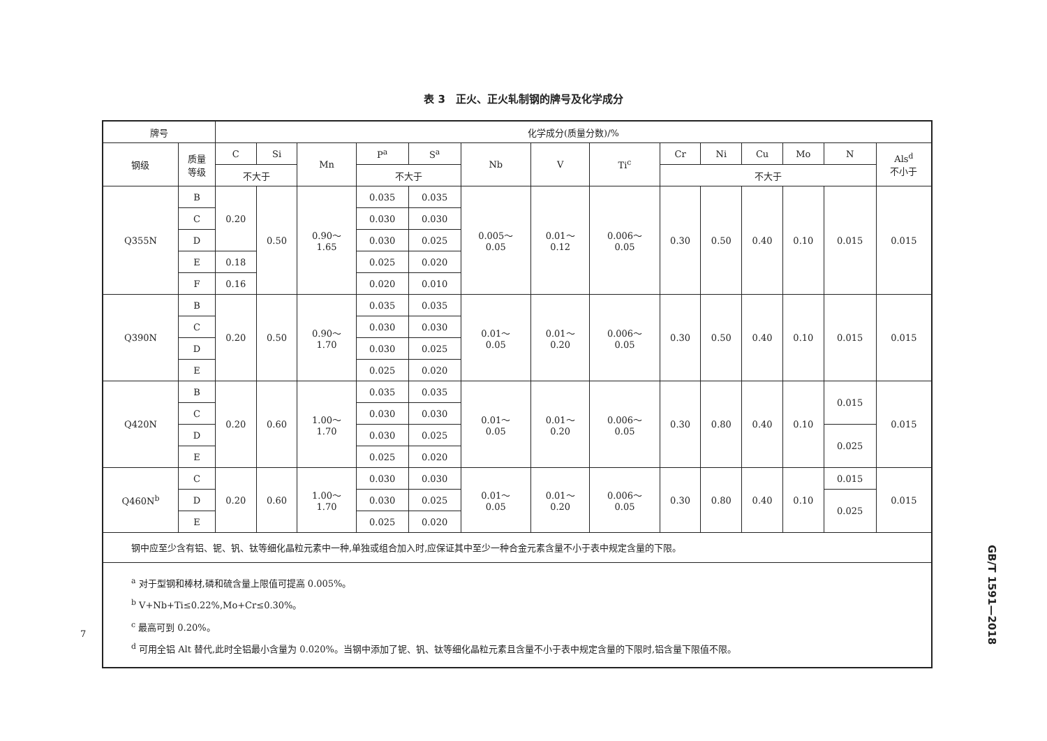表 3　正火、正火轧制钢的牌号及化学成分
| 牌号 | | 化学成分(质量分数)/% | | | | | | | | | | | | | |
| --- | --- | --- | --- | --- | --- | --- | --- | --- | --- | --- | --- | --- | --- | --- | --- |
| 钢级 | 质量 等级 | C | Si | Mn | P<sup>a</sup> | S<sup>a</sup> | Nb | V | Ti<sup>c</sup> | Cr | Ni | Cu | Mo | N | Als<sup>d</sup> 不小于 |
| | | 不大于 | | | 不大于 | | | | | 不大于 | | | | | |
| Q355N | B | 0.20 | 0.50 | 0.90～ 1.65 | 0.035 | 0.035 | 0.005～ 0.05 | 0.01～ 0.12 | 0.006～ 0.05 | 0.30 | 0.50 | 0.40 | 0.10 | 0.015 | 0.015 |
| | C | | | | 0.030 | 0.030 | | | | | | | | | |
| | D | | | | 0.030 | 0.025 | | | | | | | | | |
| | E | 0.18 | | | 0.025 | 0.020 | | | | | | | | | |
| | F | 0.16 | | | 0.020 | 0.010 | | | | | | | | | |
| Q390N | B | 0.20 | 0.50 | 0.90～ 1.70 | 0.035 | 0.035 | 0.01～ 0.05 | 0.01～ 0.20 | 0.006～ 0.05 | 0.30 | 0.50 | 0.40 | 0.10 | 0.015 | 0.015 |
| | C | | | | 0.030 | 0.030 | | | | | | | | | |
| | D | | | | 0.030 | 0.025 | | | | | | | | | |
| | E | | | | 0.025 | 0.020 | | | | | | | | | |
| Q420N | B | 0.20 | 0.60 | 1.00～ 1.70 | 0.035 | 0.035 | 0.01～ 0.05 | 0.01～ 0.20 | 0.006～ 0.05 | 0.30 | 0.80 | 0.40 | 0.10 | 0.015 | 0.015 |
| | C | | | | 0.030 | 0.030 | | | | | | | | | |
| | D | | | | 0.030 | 0.025 | | | | | | | | 0.025 | |
| | E | | | | 0.025 | 0.020 | | | | | | | | | |
| Q460N<sup>b</sup> | C | 0.20 | 0.60 | 1.00～ 1.70 | 0.030 | 0.030 | 0.01～ 0.05 | 0.01～ 0.20 | 0.006～ 0.05 | 0.30 | 0.80 | 0.40 | 0.10 | 0.015 | 0.015 |
| | D | | | | 0.030 | 0.025 | | | | | | | | 0.025 | |
| | E | | | | 0.025 | 0.020 | | | | | | | | | |
| 钢中应至少含有铝、铌、钒、钛等细化晶粒元素中一种,单独或组合加入时,应保证其中至少一种合金元素含量不小于表中规定含量的下限。 | | | | | | | | | | | | | | | |
| <sup>a</sup> 对于型钢和棒材,磷和硫含量上限值可提高 0.005%。 <sup>b</sup> V+Nb+Ti≤0.22%,Mo+Cr≤0.30%。 <sup>c</sup> 最高可到 0.20%。 <sup>d</sup> 可用全铝 Alt 替代,此时全铝最小含量为 0.020%。当钢中添加了铌、钒、钛等细化晶粒元素且含量不小于表中规定含量的下限时,铝含量下限值不限。 | | | | | | | | | | | | | | | |
GB/T 1591—2018
7